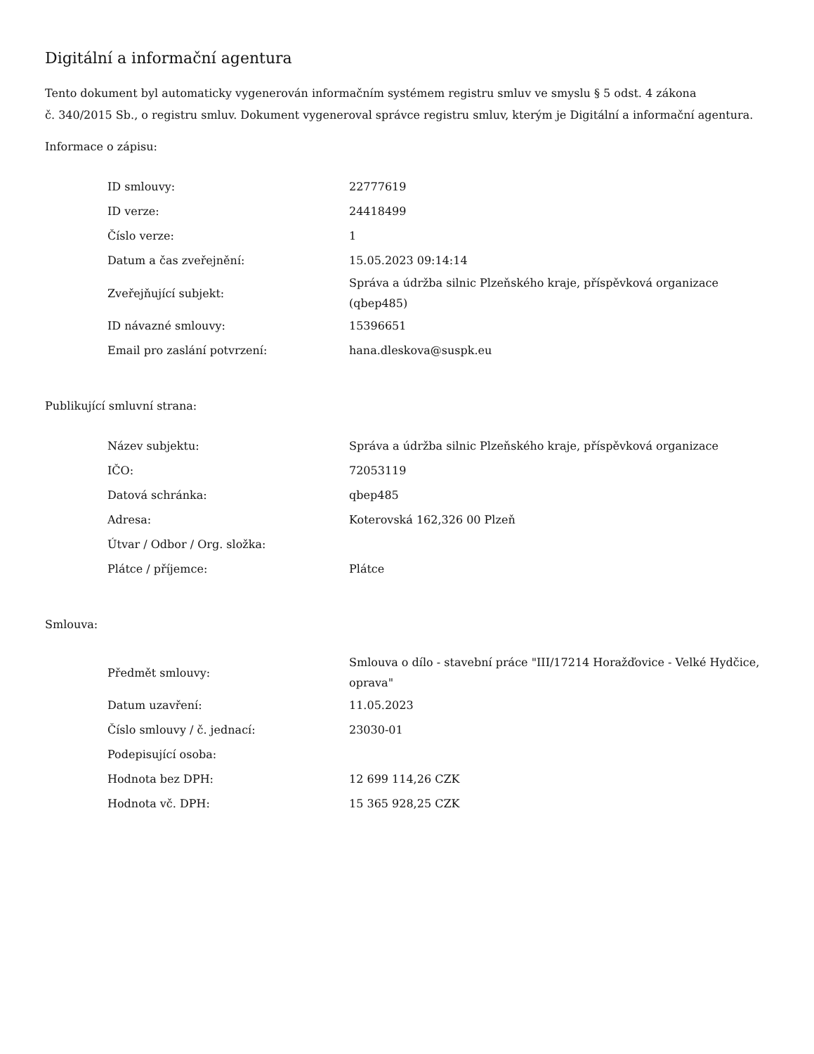Digitální a informační agentura
Tento dokument byl automaticky vygenerován informačním systémem registru smluv ve smyslu § 5 odst. 4 zákona
č. 340/2015 Sb., o registru smluv. Dokument vygeneroval správce registru smluv, kterým je Digitální a informační agentura.
Informace o zápisu:
| ID smlouvy: | 22777619 |
| ID verze: | 24418499 |
| Číslo verze: | 1 |
| Datum a čas zveřejnění: | 15.05.2023 09:14:14 |
| Zveřejňující subjekt: | Správa a údržba silnic Plzeňského kraje, příspěvková organizace (qbep485) |
| ID návazné smlouvy: | 15396651 |
| Email pro zaslání potvrzení: | hana.dleskova@suspk.eu |
Publikující smluvní strana:
| Název subjektu: | Správa a údržba silnic Plzeňského kraje, příspěvková organizace |
| IČO: | 72053119 |
| Datová schránka: | qbep485 |
| Adresa: | Koterovská 162,326 00 Plzeň |
| Útvar / Odbor / Org. složka: | |
| Plátce / příjemce: | Plátce |
Smlouva:
| Předmět smlouvy: | Smlouva o dílo - stavební práce "III/17214 Horažďovice - Velké Hydčice, oprava" |
| Datum uzavření: | 11.05.2023 |
| Číslo smlouvy / č. jednací: | 23030-01 |
| Podepisující osoba: | |
| Hodnota bez DPH: | 12 699 114,26 CZK |
| Hodnota vč. DPH: | 15 365 928,25 CZK |